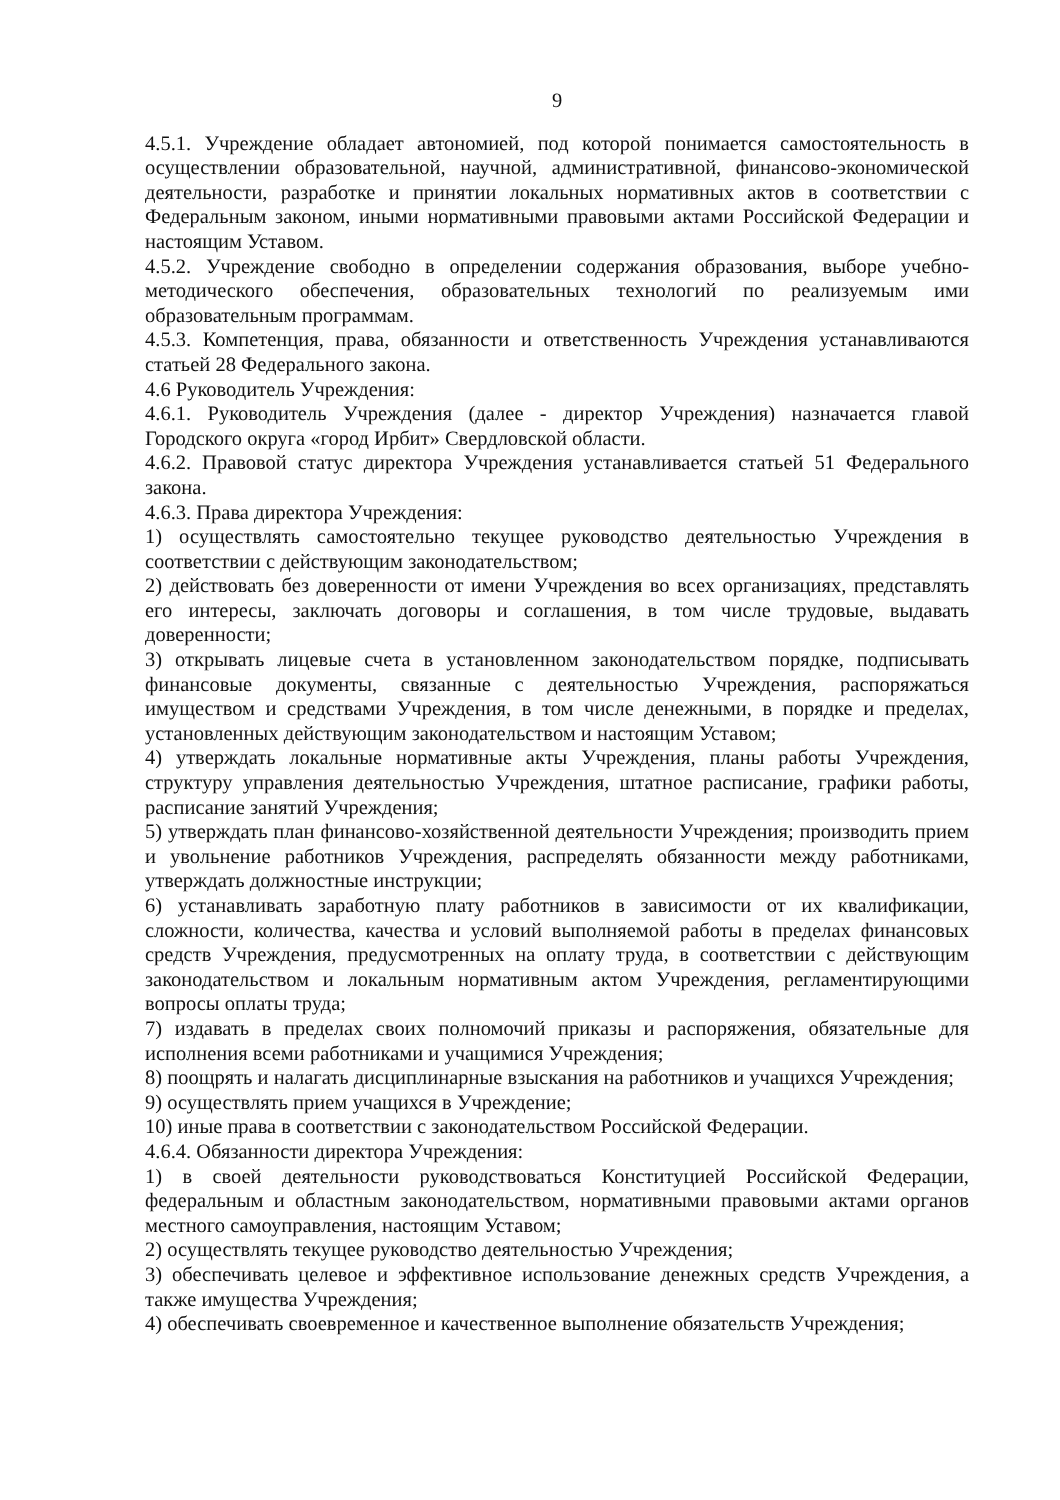9
4.5.1. Учреждение обладает автономией, под которой понимается самостоятельность в осуществлении образовательной, научной, административной, финансово-экономической деятельности, разработке и принятии локальных нормативных актов в соответствии с Федеральным законом, иными нормативными правовыми актами Российской Федерации и настоящим Уставом.
4.5.2. Учреждение свободно в определении содержания образования, выборе учебно-методического обеспечения, образовательных технологий по реализуемым ими образовательным программам.
4.5.3. Компетенция, права, обязанности и ответственность Учреждения устанавливаются статьей 28 Федерального закона.
4.6 Руководитель Учреждения:
4.6.1. Руководитель Учреждения (далее - директор Учреждения) назначается главой Городского округа «город Ирбит» Свердловской области.
4.6.2. Правовой статус директора Учреждения устанавливается статьей 51 Федерального закона.
4.6.3. Права директора Учреждения:
1) осуществлять самостоятельно текущее руководство деятельностью Учреждения в соответствии с действующим законодательством;
2) действовать без доверенности от имени Учреждения во всех организациях, представлять его интересы, заключать договоры и соглашения, в том числе трудовые, выдавать доверенности;
3) открывать лицевые счета в установленном законодательством порядке, подписывать финансовые документы, связанные с деятельностью Учреждения, распоряжаться имуществом и средствами Учреждения, в том числе денежными, в порядке и пределах, установленных действующим законодательством и настоящим Уставом;
4) утверждать локальные нормативные акты Учреждения, планы работы Учреждения, структуру управления деятельностью Учреждения, штатное расписание, графики работы, расписание занятий Учреждения;
5) утверждать план финансово-хозяйственной деятельности Учреждения; производить прием и увольнение работников Учреждения, распределять обязанности между работниками, утверждать должностные инструкции;
6) устанавливать заработную плату работников в зависимости от их квалификации, сложности, количества, качества и условий выполняемой работы в пределах финансовых средств Учреждения, предусмотренных на оплату труда, в соответствии с действующим законодательством и локальным нормативным актом Учреждения, регламентирующими вопросы оплаты труда;
7) издавать в пределах своих полномочий приказы и распоряжения, обязательные для исполнения всеми работниками и учащимися Учреждения;
8) поощрять и налагать дисциплинарные взыскания на работников и учащихся Учреждения;
9) осуществлять прием учащихся в Учреждение;
10) иные права в соответствии с законодательством Российской Федерации.
4.6.4. Обязанности директора Учреждения:
1) в своей деятельности руководствоваться Конституцией Российской Федерации, федеральным и областным законодательством, нормативными правовыми актами органов местного самоуправления, настоящим Уставом;
2) осуществлять текущее руководство деятельностью Учреждения;
3) обеспечивать целевое и эффективное использование денежных средств Учреждения, а также имущества Учреждения;
4) обеспечивать своевременное и качественное выполнение обязательств Учреждения;